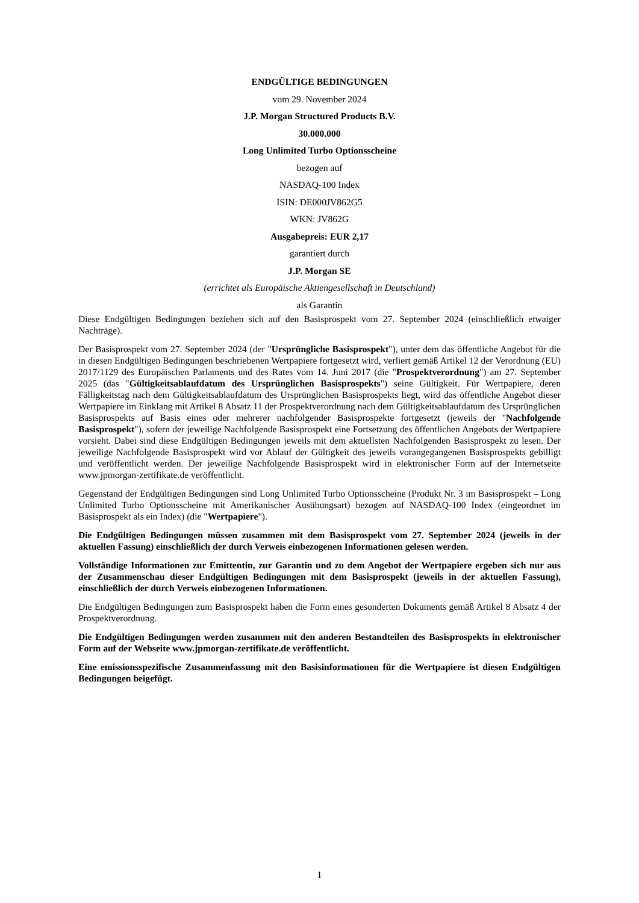ENDGÜLTIGE BEDINGUNGEN
vom 29. November 2024
J.P. Morgan Structured Products B.V.
30.000.000
Long Unlimited Turbo Optionsscheine
bezogen auf
NASDAQ-100 Index
ISIN: DE000JV862G5
WKN: JV862G
Ausgabepreis: EUR 2,17
garantiert durch
J.P. Morgan SE
(errichtet als Europäische Aktiengesellschaft in Deutschland)
als Garantin
Diese Endgültigen Bedingungen beziehen sich auf den Basisprospekt vom 27. September 2024 (einschließlich etwaiger Nachträge).
Der Basisprospekt vom 27. September 2024 (der "Ursprüngliche Basisprospekt"), unter dem das öffentliche Angebot für die in diesen Endgültigen Bedingungen beschriebenen Wertpapiere fortgesetzt wird, verliert gemäß Artikel 12 der Verordnung (EU) 2017/1129 des Europäischen Parlaments und des Rates vom 14. Juni 2017 (die "Prospektverordnung") am 27. September 2025 (das "Gültigkeitsablaufdatum des Ursprünglichen Basisprospekts") seine Gültigkeit. Für Wertpapiere, deren Fälligkeitstag nach dem Gültigkeitsablaufdatum des Ursprünglichen Basisprospekts liegt, wird das öffentliche Angebot dieser Wertpapiere im Einklang mit Artikel 8 Absatz 11 der Prospektverordnung nach dem Gültigkeitsablaufdatum des Ursprünglichen Basisprospekts auf Basis eines oder mehrerer nachfolgender Basisprospekte fortgesetzt (jeweils der "Nachfolgende Basisprospekt"), sofern der jeweilige Nachfolgende Basisprospekt eine Fortsetzung des öffentlichen Angebots der Wertpapiere vorsieht. Dabei sind diese Endgültigen Bedingungen jeweils mit dem aktuellsten Nachfolgenden Basisprospekt zu lesen. Der jeweilige Nachfolgende Basisprospekt wird vor Ablauf der Gültigkeit des jeweils vorangegangenen Basisprospekts gebilligt und veröffentlicht werden. Der jeweilige Nachfolgende Basisprospekt wird in elektronischer Form auf der Internetseite www.jpmorgan-zertifikate.de veröffentlicht.
Gegenstand der Endgültigen Bedingungen sind Long Unlimited Turbo Optionsscheine (Produkt Nr. 3 im Basisprospekt – Long Unlimited Turbo Optionsscheine mit Amerikanischer Ausübungsart) bezogen auf NASDAQ-100 Index (eingeordnet im Basisprospekt als ein Index) (die "Wertpapiere").
Die Endgültigen Bedingungen müssen zusammen mit dem Basisprospekt vom 27. September 2024 (jeweils in der aktuellen Fassung) einschließlich der durch Verweis einbezogenen Informationen gelesen werden.
Vollständige Informationen zur Emittentin, zur Garantin und zu dem Angebot der Wertpapiere ergeben sich nur aus der Zusammenschau dieser Endgültigen Bedingungen mit dem Basisprospekt (jeweils in der aktuellen Fassung), einschließlich der durch Verweis einbezogenen Informationen.
Die Endgültigen Bedingungen zum Basisprospekt haben die Form eines gesonderten Dokuments gemäß Artikel 8 Absatz 4 der Prospektverordnung.
Die Endgültigen Bedingungen werden zusammen mit den anderen Bestandteilen des Basisprospekts in elektronischer Form auf der Webseite www.jpmorgan-zertifikate.de veröffentlicht.
Eine emissionsspezifische Zusammenfassung mit den Basisinformationen für die Wertpapiere ist diesen Endgültigen Bedingungen beigefügt.
1